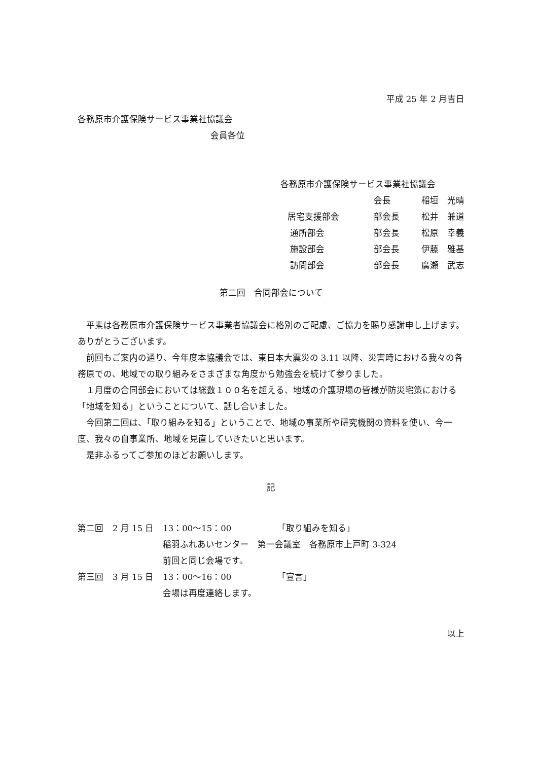平成 25 年 2 月吉日
各務原市介護保険サービス事業社協議会
会員各位
各務原市介護保険サービス事業社協議会
| | 会長 | 稲垣 光晴 |
| 居宅支援部会 | 部会長 | 松井 兼道 |
| 通所部会 | 部会長 | 松原 幸義 |
| 施設部会 | 部会長 | 伊藤 雅基 |
| 訪問部会 | 部会長 | 廣瀬 武志 |
第二回　合同部会について
平素は各務原市介護保険サービス事業者協議会に格別のご配慮、ご協力を賜り感謝申し上げます。ありがとうございます。
前回もご案内の通り、今年度本協議会では、東日本大震災の 3.11 以降、災害時における我々の各務原での、地域での取り組みをさまざまな角度から勉強会を続けて参りました。
１月度の合同部会においては総数１００名を超える、地域の介護現場の皆様が防災宅策における「地域を知る」ということについて、話し合いました。
今回第二回は、「取り組みを知る」ということで、地域の事業所や研究機関の資料を使い、今一度、我々の自事業所、地域を見直していきたいと思います。
是非ふるってご参加のほどお願いします。
記
| 第二回 | 2 月 15 日 | 13：00～15：00 | 「取り組みを知る」 |
| | | 稲羽ふれあいセンター 第一会議室 各務原市上戸町 3-324 | |
| | | 前回と同じ会場です。 | |
| 第三回 | 3 月 15 日 | 13：00～16：00 | 「宣言」 |
| | | 会場は再度連絡します。 | |
以上